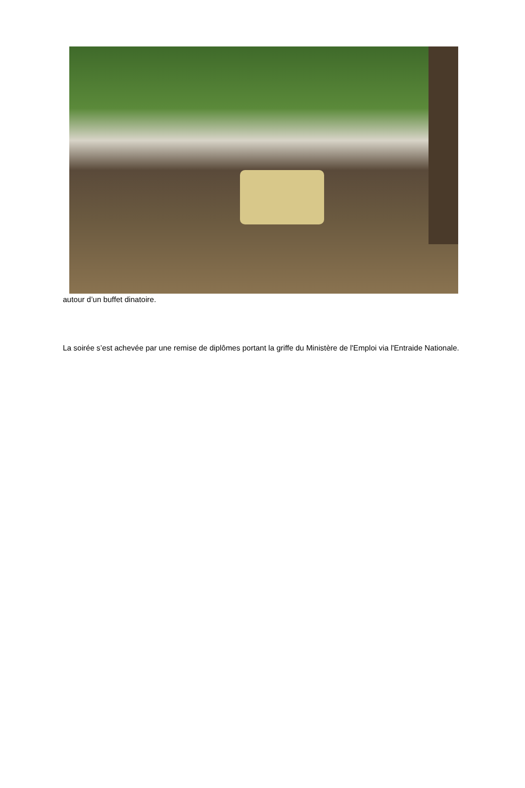autour d’un buffet dinatoire.
La soirée s’est achevée par une remise de diplômes portant la griffe du Ministère de l'Emploi via l'Entraide Nationale.